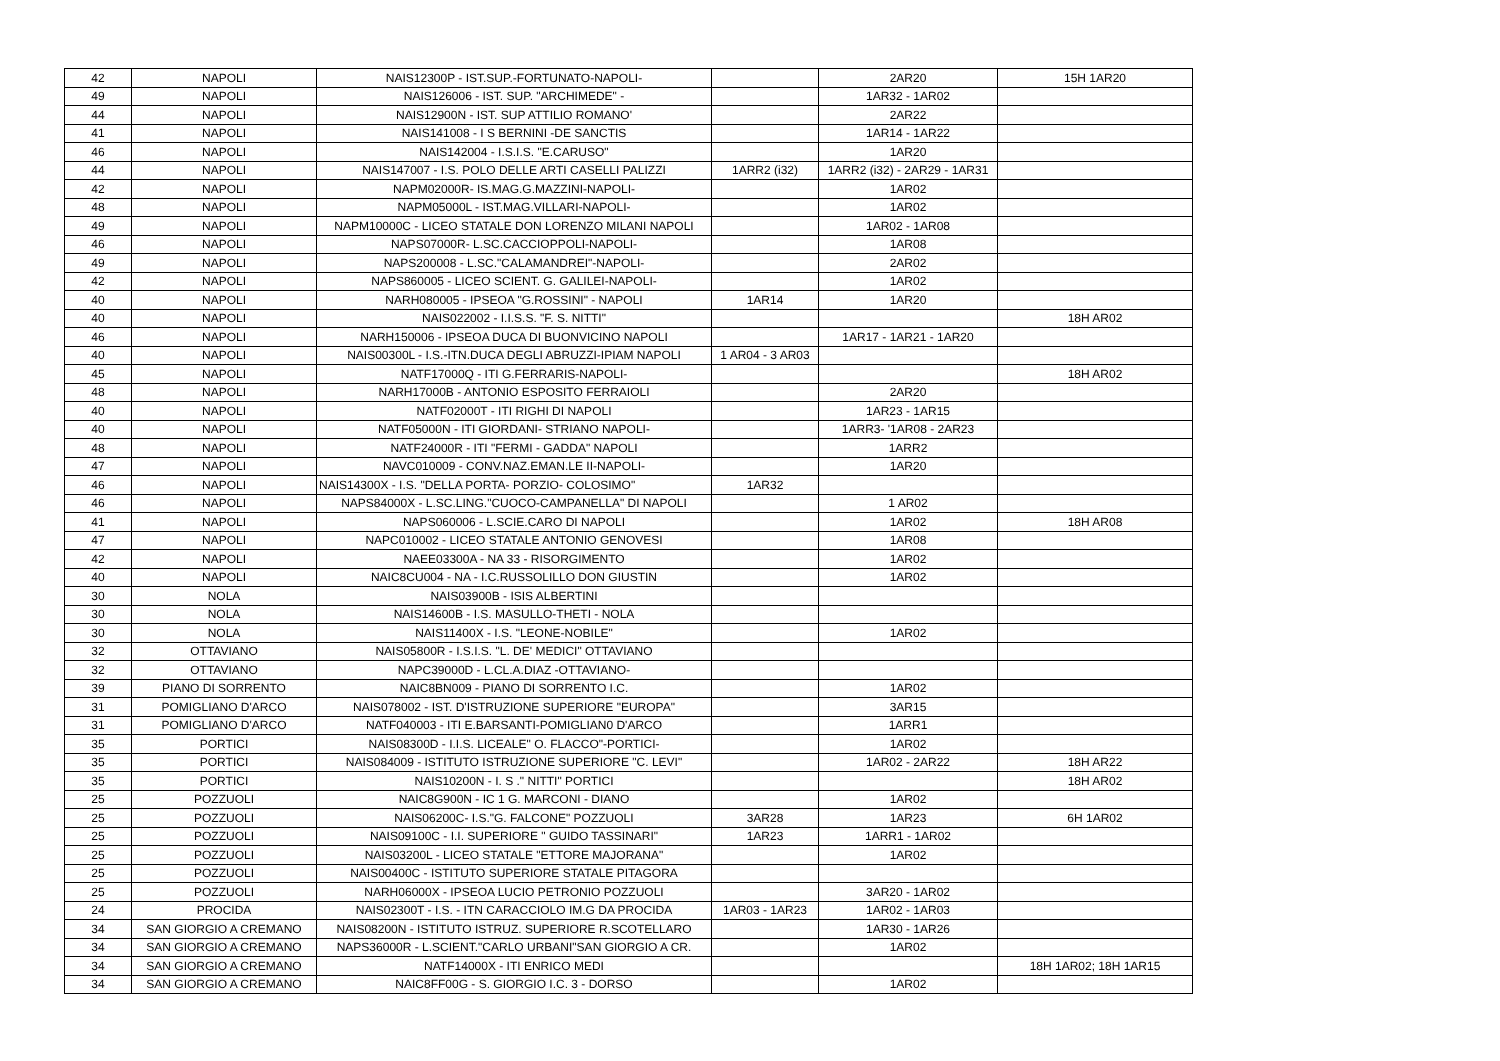| 42 | NAPOLI | NAIS12300P - IST.SUP.-FORTUNATO-NAPOLI- | | 2AR20 | 15H 1AR20 |
| 49 | NAPOLI | NAIS126006 - IST. SUP. "ARCHIMEDE" - | | 1AR32 - 1AR02 | |
| 44 | NAPOLI | NAIS12900N - IST. SUP ATTILIO ROMANO' | | 2AR22 | |
| 41 | NAPOLI | NAIS141008 - I S BERNINI -DE SANCTIS | | 1AR14 - 1AR22 | |
| 46 | NAPOLI | NAIS142004 - I.S.I.S. "E.CARUSO" | | 1AR20 | |
| 44 | NAPOLI | NAIS147007 - I.S. POLO DELLE ARTI CASELLI PALIZZI | 1ARR2 (i32) | 1ARR2 (i32) - 2AR29 - 1AR31 | |
| 42 | NAPOLI | NAPM02000R- IS.MAG.G.MAZZINI-NAPOLI- | | 1AR02 | |
| 48 | NAPOLI | NAPM05000L - IST.MAG.VILLARI-NAPOLI- | | 1AR02 | |
| 49 | NAPOLI | NAPM10000C - LICEO STATALE DON LORENZO MILANI NAPOLI | | 1AR02 - 1AR08 | |
| 46 | NAPOLI | NAPS07000R- L.SC.CACCIOPPOLI-NAPOLI- | | 1AR08 | |
| 49 | NAPOLI | NAPS200008 - L.SC."CALAMANDREI"-NAPOLI- | | 2AR02 | |
| 42 | NAPOLI | NAPS860005 - LICEO SCIENT. G. GALILEI-NAPOLI- | | 1AR02 | |
| 40 | NAPOLI | NARH080005 - IPSEOA "G.ROSSINI" - NAPOLI | 1AR14 | 1AR20 | |
| 40 | NAPOLI | NAIS022002 - I.I.S.S. "F. S. NITTI" | | | 18H AR02 |
| 46 | NAPOLI | NARH150006 - IPSEOA DUCA DI BUONVICINO NAPOLI | | 1AR17 - 1AR21 - 1AR20 | |
| 40 | NAPOLI | NAIS00300L - I.S.-ITN.DUCA DEGLI ABRUZZI-IPIAM NAPOLI | 1 AR04 - 3 AR03 | | |
| 45 | NAPOLI | NATF17000Q - ITI G.FERRARIS-NAPOLI- | | | 18H AR02 |
| 48 | NAPOLI | NARH17000B - ANTONIO ESPOSITO FERRAIOLI | | 2AR20 | |
| 40 | NAPOLI | NATF02000T - ITI RIGHI DI NAPOLI | | 1AR23 - 1AR15 | |
| 40 | NAPOLI | NATF05000N - ITI GIORDANI- STRIANO NAPOLI- | | 1ARR3- '1AR08 - 2AR23 | |
| 48 | NAPOLI | NATF24000R - ITI "FERMI - GADDA" NAPOLI | | 1ARR2 | |
| 47 | NAPOLI | NAVC010009 - CONV.NAZ.EMAN.LE II-NAPOLI- | | 1AR20 | |
| 46 | NAPOLI | NAIS14300X - I.S. "DELLA PORTA- PORZIO- COLOSIMO" | 1AR32 | | |
| 46 | NAPOLI | NAPS84000X - L.SC.LING."CUOCO-CAMPANELLA" DI NAPOLI | | 1 AR02 | |
| 41 | NAPOLI | NAPS060006 - L.SCIE.CARO DI NAPOLI | | 1AR02 | 18H AR08 |
| 47 | NAPOLI | NAPC010002 - LICEO STATALE ANTONIO GENOVESI | | 1AR08 | |
| 42 | NAPOLI | NAEE03300A - NA 33 - RISORGIMENTO | | 1AR02 | |
| 40 | NAPOLI | NAIC8CU004 - NA - I.C.RUSSOLILLO DON GIUSTIN | | 1AR02 | |
| 30 | NOLA | NAIS03900B - ISIS ALBERTINI | | | |
| 30 | NOLA | NAIS14600B - I.S. MASULLO-THETI - NOLA | | | |
| 30 | NOLA | NAIS11400X - I.S. "LEONE-NOBILE" | | 1AR02 | |
| 32 | OTTAVIANO | NAIS05800R - I.S.I.S. "L. DE' MEDICI" OTTAVIANO | | | |
| 32 | OTTAVIANO | NAPC39000D - L.CL.A.DIAZ -OTTAVIANO- | | | |
| 39 | PIANO DI SORRENTO | NAIC8BN009 - PIANO DI SORRENTO I.C. | | 1AR02 | |
| 31 | POMIGLIANO D'ARCO | NAIS078002 - IST. D'ISTRUZIONE SUPERIORE "EUROPA" | | 3AR15 | |
| 31 | POMIGLIANO D'ARCO | NATF040003 - ITI E.BARSANTI-POMIGLIAN0 D'ARCO | | 1ARR1 | |
| 35 | PORTICI | NAIS08300D - I.I.S. LICEALE" O. FLACCO"-PORTICI- | | 1AR02 | |
| 35 | PORTICI | NAIS084009 - ISTITUTO ISTRUZIONE SUPERIORE "C. LEVI" | | 1AR02 - 2AR22 | 18H AR22 |
| 35 | PORTICI | NAIS10200N - I. S ." NITTI" PORTICI | | | 18H AR02 |
| 25 | POZZUOLI | NAIC8G900N - IC 1 G. MARCONI - DIANO | | 1AR02 | |
| 25 | POZZUOLI | NAIS06200C- I.S."G. FALCONE" POZZUOLI | 3AR28 | 1AR23 | 6H 1AR02 |
| 25 | POZZUOLI | NAIS09100C - I.I. SUPERIORE " GUIDO TASSINARI" | 1AR23 | 1ARR1 - 1AR02 | |
| 25 | POZZUOLI | NAIS03200L - LICEO STATALE "ETTORE MAJORANA" | | 1AR02 | |
| 25 | POZZUOLI | NAIS00400C - ISTITUTO SUPERIORE STATALE PITAGORA | | | |
| 25 | POZZUOLI | NARH06000X - IPSEOA LUCIO PETRONIO POZZUOLI | | 3AR20 - 1AR02 | |
| 24 | PROCIDA | NAIS02300T - I.S. - ITN CARACCIOLO IM.G DA PROCIDA | 1AR03 - 1AR23 | 1AR02 - 1AR03 | |
| 34 | SAN GIORGIO A CREMANO | NAIS08200N - ISTITUTO ISTRUZ. SUPERIORE R.SCOTELLARO | | 1AR30 - 1AR26 | |
| 34 | SAN GIORGIO A CREMANO | NAPS36000R - L.SCIENT."CARLO URBANI"SAN GIORGIO A CR. | | 1AR02 | |
| 34 | SAN GIORGIO A CREMANO | NATF14000X - ITI ENRICO MEDI | | | 18H 1AR02; 18H 1AR15 |
| 34 | SAN GIORGIO A CREMANO | NAIC8FF00G - S. GIORGIO I.C. 3 - DORSO | | 1AR02 | |